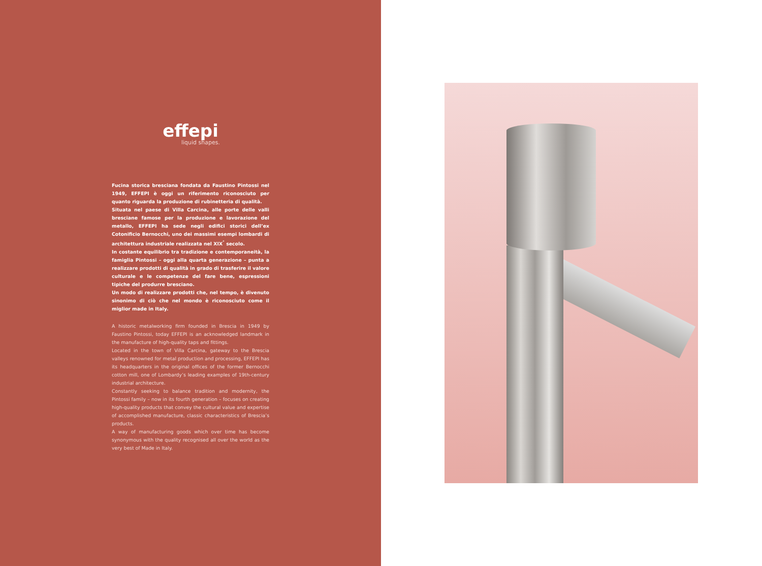effepi
liquid shapes.
Fucina storica bresciana fondata da Faustino Pintossi nel 1949, EFFEPI è oggi un riferimento riconosciuto per quanto riguarda la produzione di rubinetteria di qualità.
Situata nel paese di Villa Carcina, alle porte delle valli bresciane famose per la produzione e lavorazione del metallo, EFFEPI ha sede negli edifici storici dell’ex Cotonificio Bernocchi, uno dei massimi esempi lombardi di architettura industriale realizzata nel XIX<sup>°</sup> secolo.
In costante equilibrio tra tradizione e contemporaneità, la famiglia Pintossi – oggi alla quarta generazione – punta a realizzare prodotti di qualità in grado di trasferire il valore culturale e le competenze del fare bene, espressioni tipiche del produrre bresciano.
Un modo di realizzare prodotti che, nel tempo, è divenuto sinonimo di ciò che nel mondo è riconosciuto come il miglior made in Italy.
A historic metalworking firm founded in Brescia in 1949 by Faustino Pintossi, today EFFEPI is an acknowledged landmark in the manufacture of high-quality taps and fittings.
Located in the town of Villa Carcina, gateway to the Brescia valleys renowned for metal production and processing, EFFEPI has its headquarters in the original offices of the former Bernocchi cotton mill, one of Lombardy’s leading examples of 19th-century industrial architecture.
Constantly seeking to balance tradition and modernity, the Pintossi family – now in its fourth generation – focuses on creating high-quality products that convey the cultural value and expertise of accomplished manufacture, classic characteristics of Brescia’s products.
A way of manufacturing goods which over time has become synonymous with the quality recognised all over the world as the very best of Made in Italy.